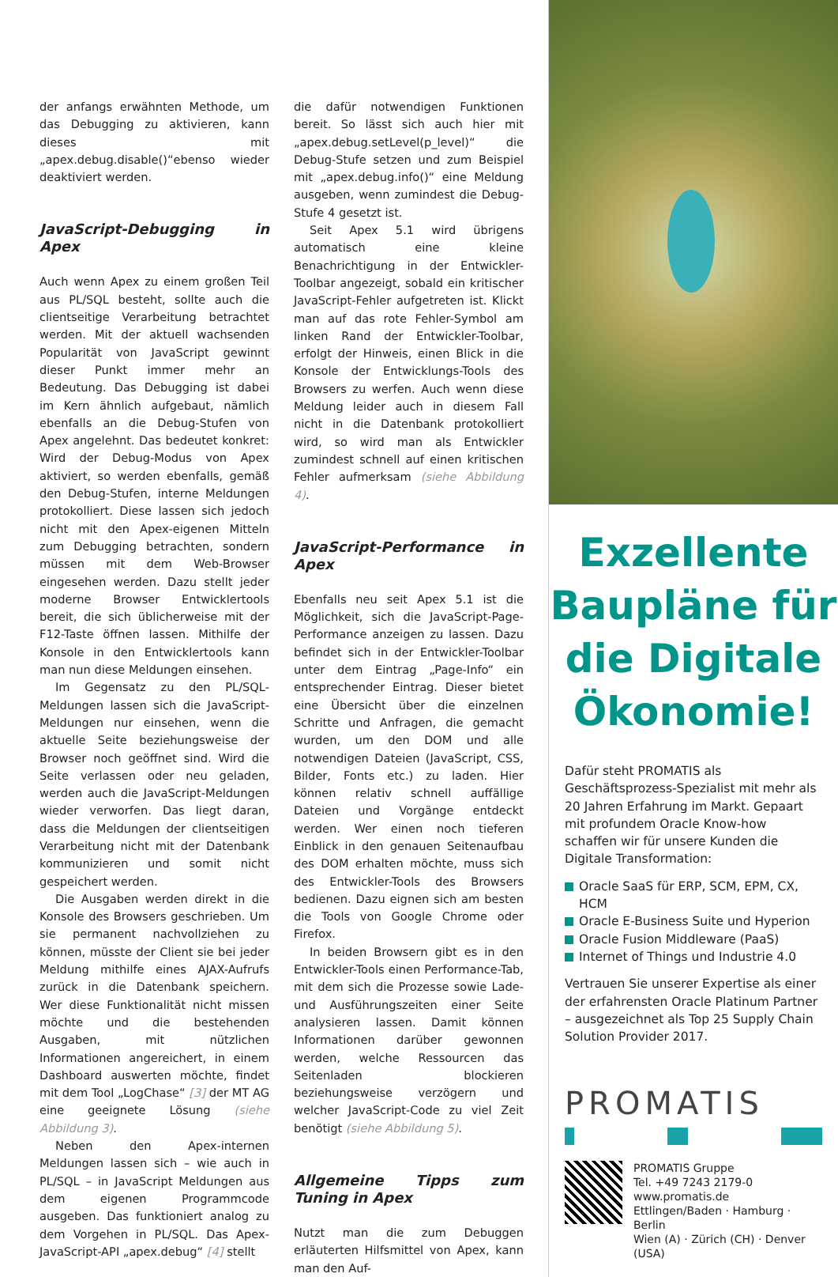der anfangs erwähnten Methode, um das Debugging zu aktivieren, kann dieses mit „apex.debug.disable()“ebenso wieder deaktiviert werden.
JavaScript-Debugging in Apex
Auch wenn Apex zu einem großen Teil aus PL/SQL besteht, sollte auch die clientseitige Verarbeitung betrachtet werden. Mit der aktuell wachsenden Popularität von JavaScript gewinnt dieser Punkt immer mehr an Bedeutung. Das Debugging ist dabei im Kern ähnlich aufgebaut, nämlich ebenfalls an die Debug-Stufen von Apex angelehnt. Das bedeutet konkret: Wird der Debug-Modus von Apex aktiviert, so werden ebenfalls, gemäß den Debug-Stufen, interne Meldungen protokolliert. Diese lassen sich jedoch nicht mit den Apex-eigenen Mitteln zum Debugging betrachten, sondern müssen mit dem Web-Browser eingesehen werden. Dazu stellt jeder moderne Browser Entwicklertools bereit, die sich üblicherweise mit der F12-Taste öffnen lassen. Mithilfe der Konsole in den Entwicklertools kann man nun diese Meldungen einsehen.
Im Gegensatz zu den PL/SQL-Meldungen lassen sich die JavaScript-Meldungen nur einsehen, wenn die aktuelle Seite beziehungsweise der Browser noch geöffnet sind. Wird die Seite verlassen oder neu geladen, werden auch die JavaScript-Meldungen wieder verworfen. Das liegt daran, dass die Meldungen der clientseitigen Verarbeitung nicht mit der Datenbank kommunizieren und somit nicht gespeichert werden.
Die Ausgaben werden direkt in die Konsole des Browsers geschrieben. Um sie permanent nachvollziehen zu können, müsste der Client sie bei jeder Meldung mithilfe eines AJAX-Aufrufs zurück in die Datenbank speichern. Wer diese Funktionalität nicht missen möchte und die bestehenden Ausgaben, mit nützlichen Informationen angereichert, in einem Dashboard auswerten möchte, findet mit dem Tool „LogChase“ [3] der MT AG eine geeignete Lösung (siehe Abbildung 3).
Neben den Apex-internen Meldungen lassen sich – wie auch in PL/SQL – in JavaScript Meldungen aus dem eigenen Programmcode ausgeben. Das funktioniert analog zu dem Vorgehen in PL/SQL. Das Apex-JavaScript-API „apex.debug“ [4] stellt
die dafür notwendigen Funktionen bereit. So lässt sich auch hier mit „apex.debug.setLevel(p_level)“ die Debug-Stufe setzen und zum Beispiel mit „apex.debug.info()“ eine Meldung ausgeben, wenn zumindest die Debug-Stufe 4 gesetzt ist.
Seit Apex 5.1 wird übrigens automatisch eine kleine Benachrichtigung in der Entwickler-Toolbar angezeigt, sobald ein kritischer JavaScript-Fehler aufgetreten ist. Klickt man auf das rote Fehler-Symbol am linken Rand der Entwickler-Toolbar, erfolgt der Hinweis, einen Blick in die Konsole der Entwicklungs-Tools des Browsers zu werfen. Auch wenn diese Meldung leider auch in diesem Fall nicht in die Datenbank protokolliert wird, so wird man als Entwickler zumindest schnell auf einen kritischen Fehler aufmerksam (siehe Abbildung 4).
JavaScript-Performance in Apex
Ebenfalls neu seit Apex 5.1 ist die Möglichkeit, sich die JavaScript-Page-Performance anzeigen zu lassen. Dazu befindet sich in der Entwickler-Toolbar unter dem Eintrag „Page-Info“ ein entsprechender Eintrag. Dieser bietet eine Übersicht über die einzelnen Schritte und Anfragen, die gemacht wurden, um den DOM und alle notwendigen Dateien (JavaScript, CSS, Bilder, Fonts etc.) zu laden. Hier können relativ schnell auffällige Dateien und Vorgänge entdeckt werden. Wer einen noch tieferen Einblick in den genauen Seitenaufbau des DOM erhalten möchte, muss sich des Entwickler-Tools des Browsers bedienen. Dazu eignen sich am besten die Tools von Google Chrome oder Firefox.
In beiden Browsern gibt es in den Entwickler-Tools einen Performance-Tab, mit dem sich die Prozesse sowie Lade- und Ausführungszeiten einer Seite analysieren lassen. Damit können Informationen darüber gewonnen werden, welche Ressourcen das Seitenladen blockieren beziehungsweise verzögern und welcher JavaScript-Code zu viel Zeit benötigt (siehe Abbildung 5).
Allgemeine Tipps zum Tuning in Apex
Nutzt man die zum Debuggen erläuterten Hilfsmittel von Apex, kann man den Auf-
Exzellente Baupläne für die Digitale Ökonomie!
Dafür steht PROMATIS als Geschäftsprozess-Spezialist mit mehr als 20 Jahren Erfahrung im Markt. Gepaart mit profundem Oracle Know-how schaffen wir für unsere Kunden die Digitale Transformation:
Oracle SaaS für ERP, SCM, EPM, CX, HCM
Oracle E-Business Suite und Hyperion
Oracle Fusion Middleware (PaaS)
Internet of Things und Industrie 4.0
Vertrauen Sie unserer Expertise als einer der erfahrensten Oracle Platinum Partner – ausgezeichnet als Top 25 Supply Chain Solution Provider 2017.
PROMATIS
PROMATIS Gruppe
Tel. +49 7243 2179-0
www.promatis.de
Ettlingen/Baden · Hamburg · Berlin
Wien (A) · Zürich (CH) · Denver (USA)